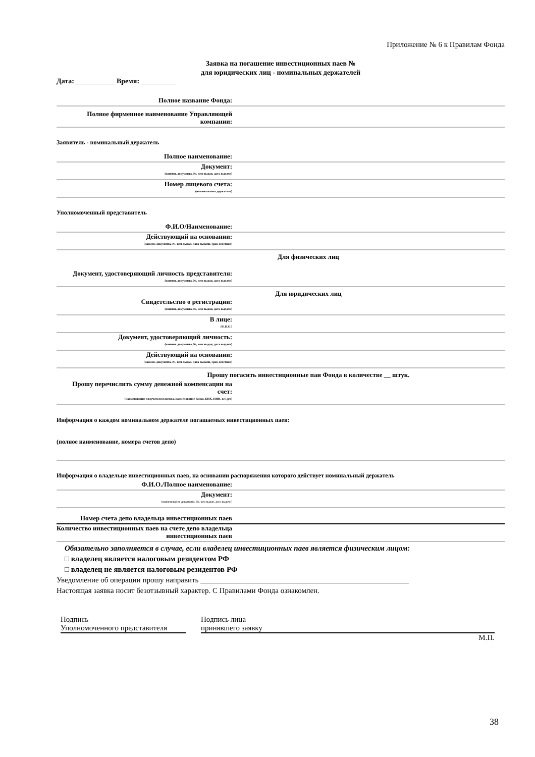Приложение № 6 к Правилам Фонда
Заявка на погашение инвестиционных паев №
для юридических лиц - номинальных держателей
Дата: ___________ Время: __________
Полное название Фонда:
Полное фирменное наименование Управляющей компании:
Заявитель - номинальный держатель
Полное наименование:
Документ:
(наимен. документа, №, кем выдан, дата выдачи)
Номер лицевого счета:
(номинального держателя)
Уполномоченный представитель
Ф.И.О/Наименование:
Действующий на основании:
(наимен. документа, №, кем выдан, дата выдачи, срок действия)
Для физических лиц
Документ, удостоверяющий личность представителя:
(наимен. документа, №, кем выдан, дата выдачи)
Для юридических лиц
Свидетельство о регистрации:
(наимен. документа, №, кем выдан, дата выдачи)
В лице:
(Ф.И.О.)
Документ, удостоверяющий личность:
(наимен. документа, №, кем выдан, дата выдачи)
Действующий на основании:
(наимен. документа, №, кем выдан, дата выдачи, срок действия)
Прошу погасить инвестиционные паи Фонда в количестве __ штук.
Прошу перечислить сумму денежной компенсации на счет:
(наименование получателя платежа, наименование банка, БИК, ИНН, к/с, р/с)
Информация о каждом номинальном держателе погашаемых инвестиционных паев:
(полное наименование, номера счетов депо)
Информация о владельце инвестиционных паев, на основании распоряжения которого действует номинальный держатель
Ф.И.О./Полное наименование:
Документ:
(наименование документа, №, кем выдан, дата выдачи)
Номер счета депо владельца инвестиционных паев
Количество инвестиционных паев на счете депо владельца инвестиционных паев
Обязательно заполняется в случае, если владелец инвестиционных паев является физическим лицом:
□ владелец является налоговым резидентом РФ
□ владелец не является налоговым резидентов РФ
Уведомление об операции прошу направить _______________________________________________________
Настоящая заявка носит безотзывный характер. С Правилами Фонда ознакомлен.
Подпись
Уполномоченного представителя
Подпись лица
принявшего заявку
М.П.
38